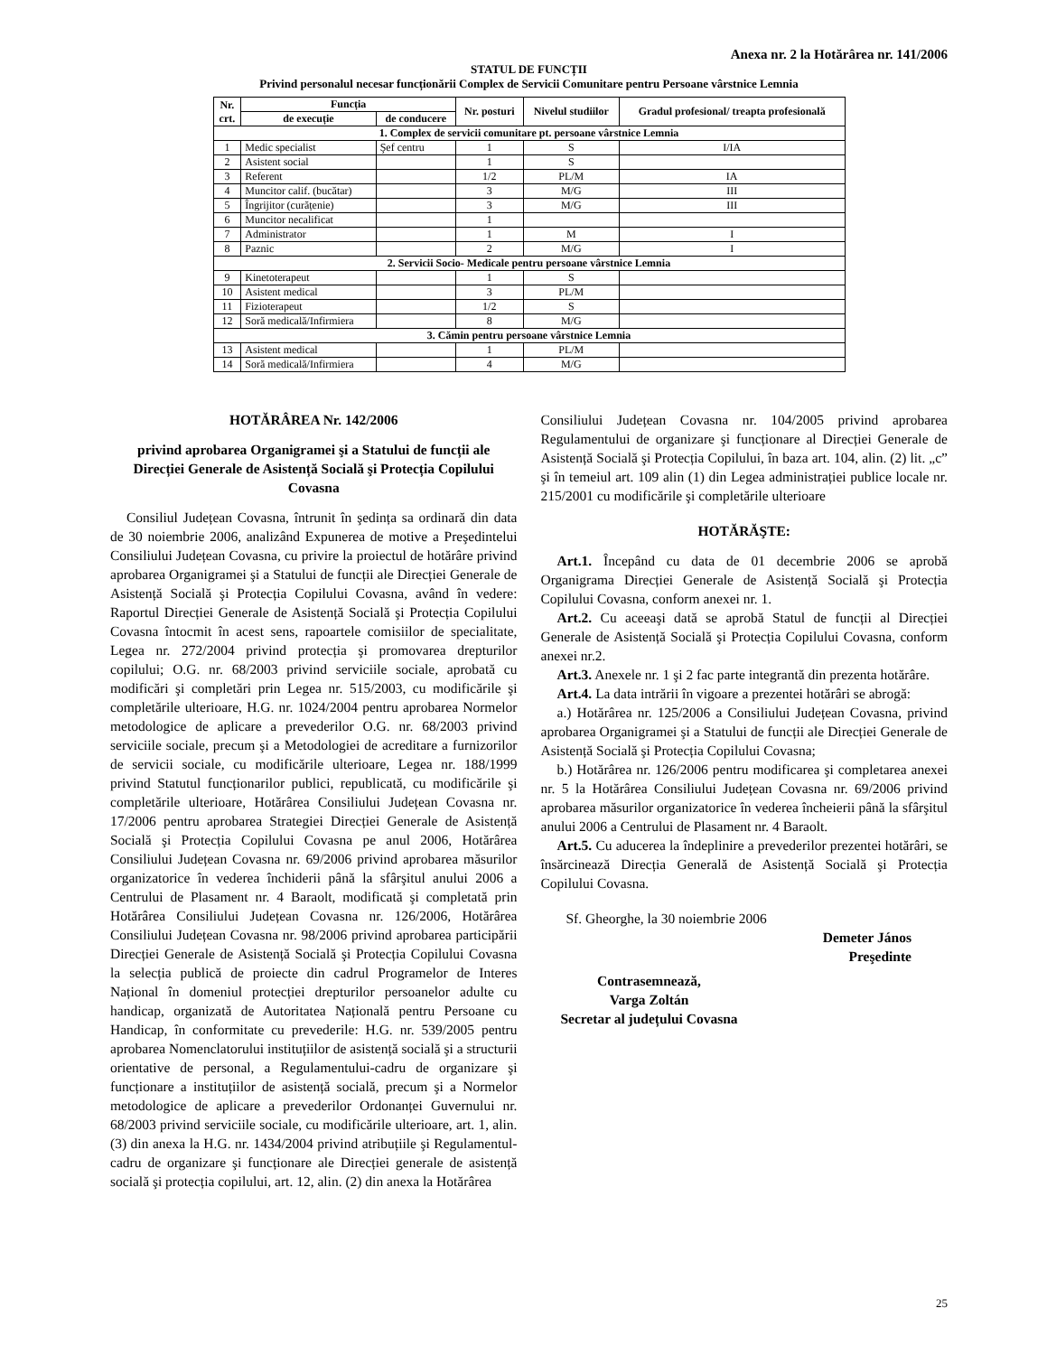Anexa nr. 2 la Hotărârea nr. 141/2006
STATUL DE FUNCȚII
Privind personalul necesar funcționării Complex de Servicii Comunitare pentru Persoane vârstnice Lemnia
| Nr. crt. | Funcția | | Nr. posturi | Nivelul studiilor | Gradul profesional/ treapta profesională |
| --- | --- | --- | --- | --- | --- |
| | de execuție | de conducere | | | |
| 1. Complex de servicii comunitare pt. persoane vârstnice Lemnia | | | | | |
| 1 | Medic specialist | Şef centru | 1 | S | I/IA |
| 2 | Asistent social | | 1 | S | |
| 3 | Referent | | 1/2 | PL/M | IA |
| 4 | Muncitor calif. (bucătar) | | 3 | M/G | III |
| 5 | Îngrijitor (curățenie) | | 3 | M/G | III |
| 6 | Muncitor necalificat | | 1 | | |
| 7 | Administrator | | 1 | M | I |
| 8 | Paznic | | 2 | M/G | I |
| 2. Servicii Socio- Medicale pentru persoane vârstnice Lemnia | | | | | |
| 9 | Kinetoterapeut | | 1 | S | |
| 10 | Asistent medical | | 3 | PL/M | |
| 11 | Fizioterapeut | | 1/2 | S | |
| 12 | Soră medicală/Infirmiera | | 8 | M/G | |
| 3. Cămin pentru persoane vârstnice Lemnia | | | | | |
| 13 | Asistent medical | | 1 | PL/M | |
| 14 | Soră medicală/Infirmiera | | 4 | M/G | |
HOTĂRÂREA Nr. 142/2006
privind aprobarea Organigramei şi a Statului de funcții ale Direcției Generale de Asistență Socială şi Protecția Copilului Covasna
Consiliul Județean Covasna, întrunit în şedința sa ordinară din data de 30 noiembrie 2006, analizând Expunerea de motive a Preşedintelui Consiliului Județean Covasna, cu privire la proiectul de hotărâre privind aprobarea Organigramei şi a Statului de funcții ale Direcției Generale de Asistență Socială şi Protecția Copilului Covasna, având în vedere: Raportul Direcției Generale de Asistență Socială şi Protecția Copilului Covasna întocmit în acest sens, rapoartele comisiilor de specialitate, Legea nr. 272/2004 privind protecția şi promovarea drepturilor copilului; O.G. nr. 68/2003 privind serviciile sociale, aprobată cu modificări şi completări prin Legea nr. 515/2003, cu modificările şi completările ulterioare, H.G. nr. 1024/2004 pentru aprobarea Normelor metodologice de aplicare a prevederilor O.G. nr. 68/2003 privind serviciile sociale, precum şi a Metodologiei de acreditare a furnizorilor de servicii sociale, cu modificările ulterioare, Legea nr. 188/1999 privind Statutul funcționarilor publici, republicată, cu modificările şi completările ulterioare, Hotărârea Consiliului Județean Covasna nr. 17/2006 pentru aprobarea Strategiei Direcției Generale de Asistență Socială şi Protecția Copilului Covasna pe anul 2006, Hotărârea Consiliului Județean Covasna nr. 69/2006 privind aprobarea măsurilor organizatorice în vederea închiderii până la sfârşitul anului 2006 a Centrului de Plasament nr. 4 Baraolt, modificată şi completată prin Hotărârea Consiliului Județean Covasna nr. 126/2006, Hotărârea Consiliului Județean Covasna nr. 98/2006 privind aprobarea participării Direcției Generale de Asistență Socială şi Protecția Copilului Covasna la selecția publică de proiecte din cadrul Programelor de Interes Național în domeniul protecției drepturilor persoanelor adulte cu handicap, organizată de Autoritatea Națională pentru Persoane cu Handicap, în conformitate cu prevederile: H.G. nr. 539/2005 pentru aprobarea Nomenclatorului instituțiilor de asistență socială şi a structurii orientative de personal, a Regulamentului-cadru de organizare şi funcționare a instituțiilor de asistență socială, precum şi a Normelor metodologice de aplicare a prevederilor Ordonanței Guvernului nr. 68/2003 privind serviciile sociale, cu modificările ulterioare, art. 1, alin. (3) din anexa la H.G. nr. 1434/2004 privind atribuțiile şi Regulamentul-cadru de organizare şi funcționare ale Direcției generale de asistență socială şi protecția copilului, art. 12, alin. (2) din anexa la Hotărârea
Consiliului Județean Covasna nr. 104/2005 privind aprobarea Regulamentului de organizare şi funcționare al Direcției Generale de Asistență Socială şi Protecția Copilului, în baza art. 104, alin. (2) lit. „c” şi în temeiul art. 109 alin (1) din Legea administrației publice locale nr. 215/2001 cu modificările şi completările ulterioare
HOTĂRĂŞTE:
Art.1. Începând cu data de 01 decembrie 2006 se aprobă Organigrama Direcției Generale de Asistență Socială şi Protecția Copilului Covasna, conform anexei nr. 1.
Art.2. Cu aceeaşi dată se aprobă Statul de funcții al Direcției Generale de Asistență Socială şi Protecția Copilului Covasna, conform anexei nr.2.
Art.3. Anexele nr. 1 şi 2 fac parte integrantă din prezenta hotărâre.
Art.4. La data intrării în vigoare a prezentei hotărâri se abrogă:
a.) Hotărârea nr. 125/2006 a Consiliului Județean Covasna, privind aprobarea Organigramei şi a Statului de funcții ale Direcției Generale de Asistență Socială şi Protecția Copilului Covasna;
b.) Hotărârea nr. 126/2006 pentru modificarea şi completarea anexei nr. 5 la Hotărârea Consiliului Județean Covasna nr. 69/2006 privind aprobarea măsurilor organizatorice în vederea încheierii până la sfârşitul anului 2006 a Centrului de Plasament nr. 4 Baraolt.
Art.5. Cu aducerea la îndeplinire a prevederilor prezentei hotărâri, se însărcinează Direcția Generală de Asistență Socială şi Protecția Copilului Covasna.
Sf. Gheorghe, la 30 noiembrie 2006
Demeter János
Preşedinte
Contrasemnează,
Varga Zoltán
Secretar al județului Covasna
25